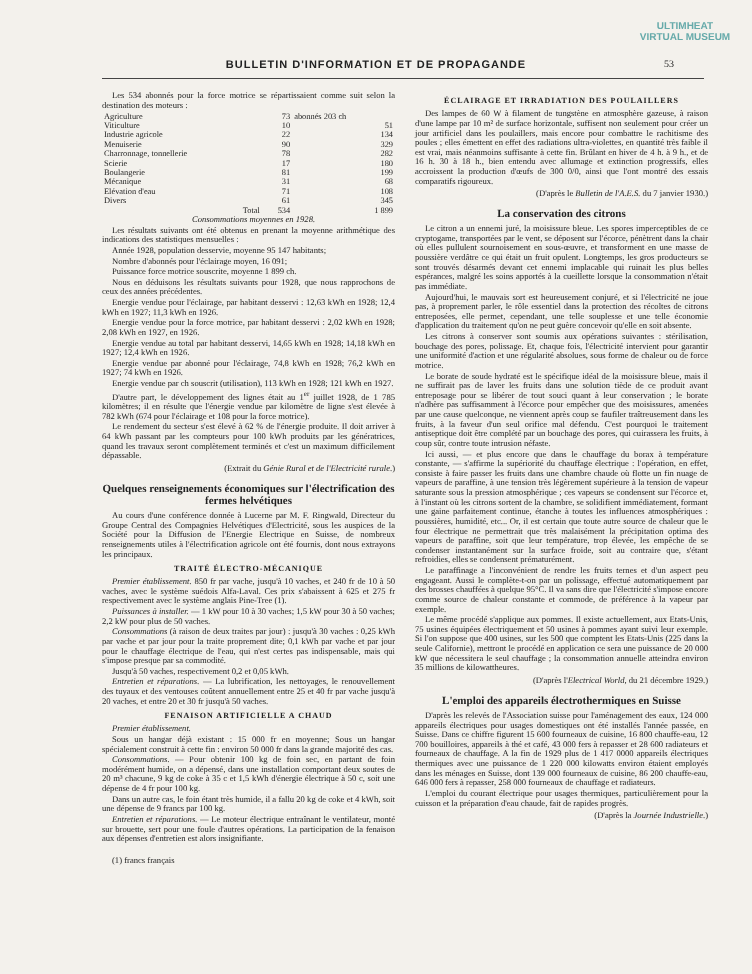ULTIMHEAT
VIRTUAL MUSEUM
BULLETIN D'INFORMATION ET DE PROPAGANDE
53
Les 534 abonnés pour la force motrice se répartissaient comme suit selon la destination des moteurs :
| Agriculture | 73 | abonnés 203 ch |
| Viticulture | 10 | 51 |
| Industrie agricole | 22 | 134 |
| Menuiserie | 90 | 329 |
| Charronnage, tonnellerie | 78 | 282 |
| Scierie | 17 | 180 |
| Boulangerie | 81 | 199 |
| Mécanique | 31 | 68 |
| Elévation d'eau | 71 | 108 |
| Divers | 61 | 345 |
| Total | 534 | 1 899 |
Consommations moyennes en 1928.
Les résultats suivants ont été obtenus en prenant la moyenne arithmétique des indications des statistiques mensuelles :
Année 1928, population desservie, moyenne 95 147 habitants;
Nombre d'abonnés pour l'éclairage moyen, 16 091;
Puissance force motrice souscrite, moyenne 1 899 ch.
Nous en déduisons les résultats suivants pour 1928, que nous rapprochons de ceux des années précédentes.
Energie vendue pour l'éclairage, par habitant desservi : 12,63 kWh en 1928; 12,4 kWh en 1927; 11,3 kWh en 1926.
Energie vendue pour la force motrice, par habitant desservi : 2,02 kWh en 1928; 2,08 kWh en 1927, en 1926.
Energie vendue au total par habitant desservi, 14,65 kWh en 1928; 14,18 kWh en 1927; 12,4 kWh en 1926.
Energie vendue par abonné pour l'éclairage, 74,8 kWh en 1928; 76,2 kWh en 1927; 74 kWh en 1926.
Energie vendue par ch souscrit (utilisation), 113 kWh en 1928; 121 kWh en 1927.
D'autre part, le développement des lignes était au 1<sup>er</sup> juillet 1928, de 1 785 kilomètres; il en résulte que l'énergie vendue par kilomètre de ligne s'est élevée à 782 kWh (674 pour l'éclairage et 108 pour la force motrice).
Le rendement du secteur s'est élevé à 62 % de l'énergie produite. Il doit arriver à 64 kWh passant par les compteurs pour 100 kWh produits par les génératrices, quand les travaux seront complètement terminés et c'est un maximum difficilement dépassable.
(Extrait du Génie Rural et de l'Electricité rurale.)
Quelques renseignements économiques sur l'électrification des fermes helvétiques
Au cours d'une conférence donnée à Lucerne par M. F. Ringwald, Directeur du Groupe Central des Compagnies Helvétiques d'Electricité, sous les auspices de la Société pour la Diffusion de l'Energie Electrique en Suisse, de nombreux renseignements utiles à l'électrification agricole ont été fournis, dont nous extrayons les principaux.
TRAITÉ ÉLECTRO-MÉCANIQUE
Premier établissement. 850 fr par vache, jusqu'à 10 vaches, et 240 fr de 10 à 50 vaches, avec le système suédois Alfa-Laval. Ces prix s'abaissent à 625 et 275 fr respectivement avec le système anglais Pine-Tree (1).
Puissances à installer. — 1 kW pour 10 à 30 vaches; 1,5 kW pour 30 à 50 vaches; 2,2 kW pour plus de 50 vaches.
Consommations (à raison de deux traites par jour) : jusqu'à 30 vaches : 0,25 kWh par vache et par jour pour la traite proprement dite; 0,1 kWh par vache et par jour pour le chauffage électrique de l'eau, qui n'est certes pas indispensable, mais qui s'impose presque par sa commodité.
Jusqu'à 50 vaches, respectivement 0,2 et 0,05 kWh.
Entretien et réparations. — La lubrification, les nettoyages, le renouvellement des tuyaux et des ventouses coûtent annuellement entre 25 et 40 fr par vache jusqu'à 20 vaches, et entre 20 et 30 fr jusqu'à 50 vaches.
FENAISON ARTIFICIELLE A CHAUD
Premier établissement.
Sous un hangar déjà existant : 15 000 fr en moyenne; Sous un hangar spécialement construit à cette fin : environ 50 000 fr dans la grande majorité des cas.
Consommations. — Pour obtenir 100 kg de foin sec, en partant de foin modérément humide, on a dépensé, dans une installation comportant deux soutes de 20 m³ chacune, 9 kg de coke à 35 c et 1,5 kWh d'énergie électrique à 50 c, soit une dépense de 4 fr pour 100 kg.
Dans un autre cas, le foin étant très humide, il a fallu 20 kg de coke et 4 kWh, soit une dépense de 9 francs par 100 kg.
Entretien et réparations. — Le moteur électrique entraînant le ventilateur, monté sur brouette, sert pour une foule d'autres opérations. La participation de la fenaison aux dépenses d'entretien est alors insignifiante.
(1) francs français
ÉCLAIRAGE ET IRRADIATION DES POULAILLERS
Des lampes de 60 W à filament de tungstène en atmosphère gazeuse, à raison d'une lampe par 10 m² de surface horizontale, suffisent non seulement pour créer un jour artificiel dans les poulaillers, mais encore pour combattre le rachitisme des poules ; elles émettent en effet des radiations ultra-violettes, en quantité très faible il est vrai, mais néanmoins suffisante à cette fin. Brûlant en hiver de 4 h. à 9 h., et de 16 h. 30 à 18 h., bien entendu avec allumage et extinction progressifs, elles accroissent la production d'œufs de 300 0/0, ainsi que l'ont montré des essais comparatifs rigoureux.
(D'après le Bulletin de l'A.E.S. du 7 janvier 1930.)
La conservation des citrons
Le citron a un ennemi juré, la moisissure bleue. Les spores imperceptibles de ce cryptogame, transportées par le vent, se déposent sur l'écorce, pénètrent dans la chair où elles pullulent sournoisement en sous-œuvre, et transforment en une masse de poussière verdâtre ce qui était un fruit opulent. Longtemps, les gros producteurs se sont trouvés désarmés devant cet ennemi implacable qui ruinait les plus belles espérances, malgré les soins apportés à la cueillette lorsque la consommation n'était pas immédiate.
Aujourd'hui, le mauvais sort est heureusement conjuré, et si l'électricité ne joue pas, à proprement parler, le rôle essentiel dans la protection des récoltes de citrons entreposées, elle permet, cependant, une telle souplesse et une telle économie d'application du traitement qu'on ne peut guère concevoir qu'elle en soit absente.
Les citrons à conserver sont soumis aux opérations suivantes : stérilisation, bouchage des pores, polissage. Et, chaque fois, l'électricité intervient pour garantir une uniformité d'action et une régularité absolues, sous forme de chaleur ou de force motrice.
Le borate de soude hydraté est le spécifique idéal de la moisissure bleue, mais il ne suffirait pas de laver les fruits dans une solution tiède de ce produit avant entreposage pour se libérer de tout souci quant à leur conservation ; le borate n'adhère pas suffisamment à l'écorce pour empêcher que des moisissures, amenées par une cause quelconque, ne viennent après coup se faufiler traîtreusement dans les fruits, à la faveur d'un seul orifice mal défendu. C'est pourquoi le traitement antiseptique doit être complété par un bouchage des pores, qui cuirassera les fruits, à coup sûr, contre toute intrusion néfaste.
Ici aussi, — et plus encore que dans le chauffage du borax à température constante, — s'affirme la supériorité du chauffage électrique : l'opération, en effet, consiste à faire passer les fruits dans une chambre chaude où flotte un fin nuage de vapeurs de paraffine, à une tension très légèrement supérieure à la tension de vapeur saturante sous la pression atmosphérique ; ces vapeurs se condensent sur l'écorce et, à l'instant où les citrons sortent de la chambre, se solidifient immédiatement, formant une gaine parfaitement continue, étanche à toutes les influences atmosphériques : poussières, humidité, etc... Or, il est certain que toute autre source de chaleur que le four électrique ne permettrait que très malaisément la précipitation optima des vapeurs de paraffine, soit que leur température, trop élevée, les empêche de se condenser instantanément sur la surface froide, soit au contraire que, s'étant refroidies, elles se condensent prématurément.
Le paraffinage a l'inconvénient de rendre les fruits ternes et d'un aspect peu engageant. Aussi le complète-t-on par un polissage, effectué automatiquement par des brosses chauffées à quelque 95°C. Il va sans dire que l'électricité s'impose encore comme source de chaleur constante et commode, de préférence à la vapeur par exemple.
Le même procédé s'applique aux pommes. Il existe actuellement, aux Etats-Unis, 75 usines équipées électriquement et 50 usines à pommes ayant suivi leur exemple. Si l'on suppose que 400 usines, sur les 500 que comptent les Etats-Unis (225 dans la seule Californie), mettront le procédé en application ce sera une puissance de 20 000 kW que nécessitera le seul chauffage ; la consommation annuelle atteindra environ 35 millions de kilowattheures.
(D'après l'Electrical World, du 21 décembre 1929.)
L'emploi des appareils électrothermiques en Suisse
D'après les relevés de l'Association suisse pour l'aménagement des eaux, 124 000 appareils électriques pour usages domestiques ont été installés l'année passée, en Suisse. Dans ce chiffre figurent 15 600 fourneaux de cuisine, 16 800 chauffe-eau, 12 700 bouilloires, appareils à thé et café, 43 000 fers à repasser et 28 600 radiateurs et fourneaux de chauffage. A la fin de 1929 plus de 1 417 0000 appareils électriques thermiques avec une puissance de 1 220 000 kilowatts environ étaient employés dans les ménages en Suisse, dont 139 000 fourneaux de cuisine, 86 200 chauffe-eau, 646 000 fers à repasser, 258 000 fourneaux de chauffage et radiateurs.
L'emploi du courant électrique pour usages thermiques, particulièrement pour la cuisson et la préparation d'eau chaude, fait de rapides progrès.
(D'après la Journée Industrielle.)